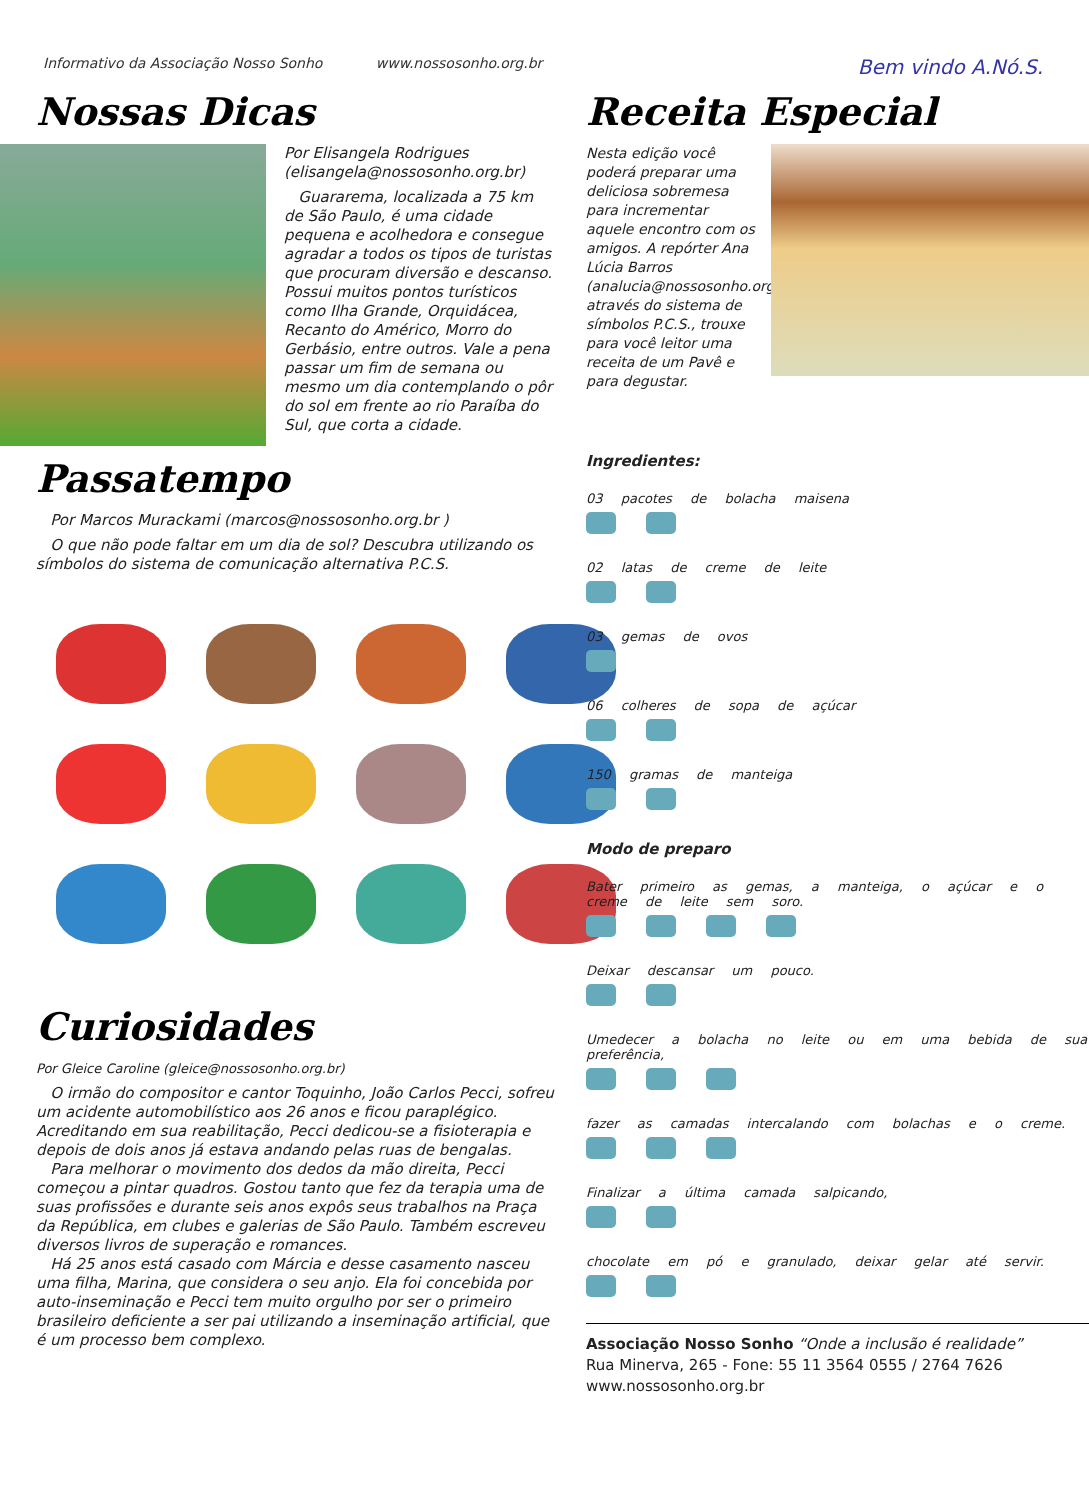Informativo da Associação Nosso Sonho www.nossosonho.org.br Bem vindo A.Nó.S.
Nossas Dicas
Por Elisangela Rodrigues (elisangela@nossosonho.org.br)
Guararema, localizada a 75 km de São Paulo, é uma cidade pequena e acolhedora e consegue agradar a todos os tipos de turistas que procuram diversão e descanso. Possui muitos pontos turísticos como Ilha Grande, Orquidácea, Recanto do Américo, Morro do Gerbásio, entre outros. Vale a pena passar um fim de semana ou mesmo um dia contemplando o pôr do sol em frente ao rio Paraíba do Sul, que corta a cidade.
Passatempo
Por Marcos Murackami (marcos@nossosonho.org.br )
O que não pode faltar em um dia de sol? Descubra utilizando os símbolos do sistema de comunicação alternativa P.C.S.
Curiosidades
Por Gleice Caroline (gleice@nossosonho.org.br)
O irmão do compositor e cantor Toquinho, João Carlos Pecci, sofreu um acidente automobilístico aos 26 anos e ficou paraplégico. Acreditando em sua reabilitação, Pecci dedicou-se a fisioterapia e depois de dois anos já estava andando pelas ruas de bengalas.
Para melhorar o movimento dos dedos da mão direita, Pecci começou a pintar quadros. Gostou tanto que fez da terapia uma de suas profissões e durante seis anos expôs seus trabalhos na Praça da República, em clubes e galerias de São Paulo. Também escreveu diversos livros de superação e romances.
Há 25 anos está casado com Márcia e desse casamento nasceu uma filha, Marina, que considera o seu anjo. Ela foi concebida por auto-inseminação e Pecci tem muito orgulho por ser o primeiro brasileiro deficiente a ser pai utilizando a inseminação artificial, que é um processo bem complexo.
Receita Especial
Nesta edição você poderá preparar uma deliciosa sobremesa para incrementar aquele encontro com os amigos. A repórter Ana Lúcia Barros (analucia@nossosonho.org.br), através do sistema de símbolos P.C.S., trouxe para você leitor uma receita de um Pavê e para degustar.
Ingredientes:
03 pacotes de bolacha maisena
02 latas de creme de leite
03 gemas de ovos
06 colheres de sopa de açúcar
150 gramas de manteiga
Modo de preparo
Bater primeiro as gemas, a manteiga, o açúcar e o creme de leite sem soro.
Deixar descansar um pouco.
Umedecer a bolacha no leite ou em uma bebida de sua preferência,
fazer as camadas intercalando com bolachas e o creme.
Finalizar a última camada salpicando,
chocolate em pó e granulado, deixar gelar até servir.
Associação Nosso Sonho “Onde a inclusão é realidade”
Rua Minerva, 265 - Fone: 55 11 3564 0555 / 2764 7626
www.nossosonho.org.br